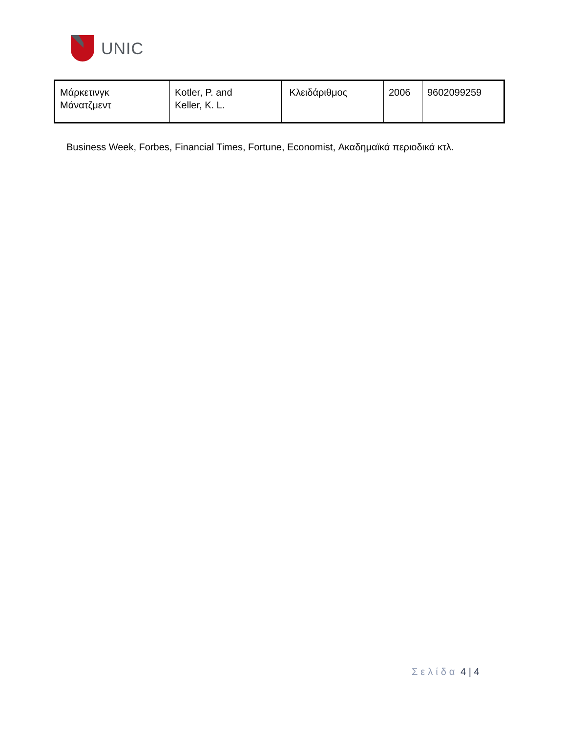UNIC
| Μάρκετινγκ Μάνατζμεντ | Kotler, P. and Keller, K. L. | Κλειδάριθμος | 2006 | 9602099259 |
Business Week, Forbes, Financial Times, Fortune, Economist, Ακαδημαϊκά περιοδικά κτλ.
Σελίδα 4 | 4